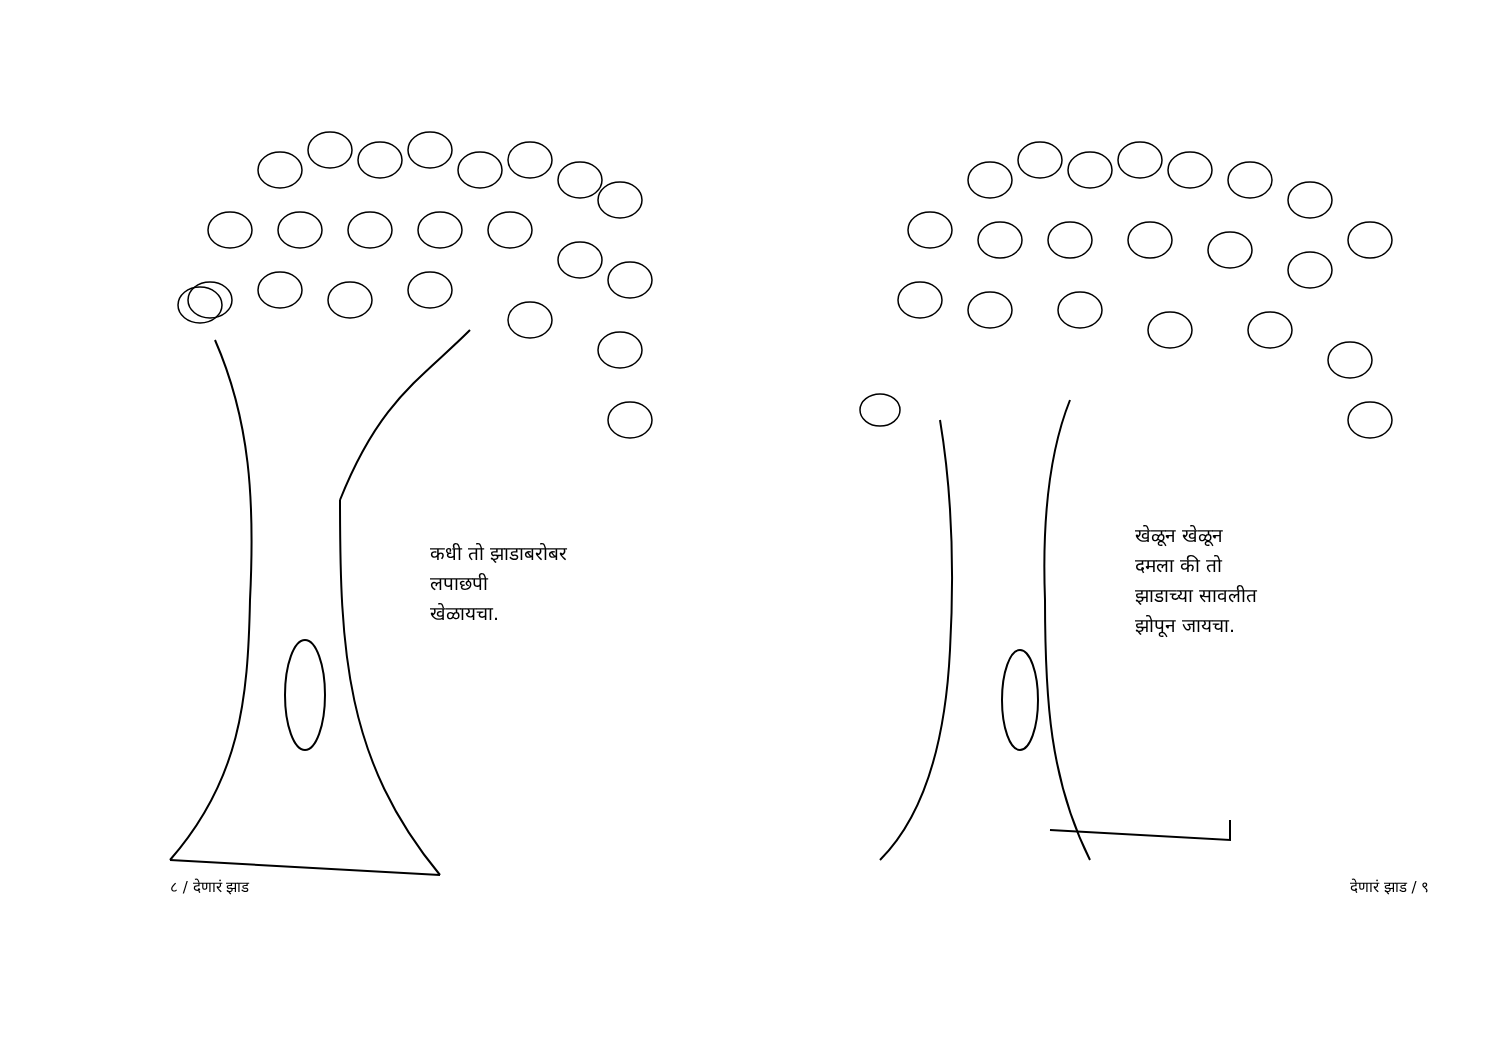कधी तो झाडाबरोबर
लपाछपी
खेळायचा.
८ / देणारं झाड
खेळून खेळून
दमला की तो
झाडाच्या सावलीत
झोपून जायचा.
देणारं झाड / ९